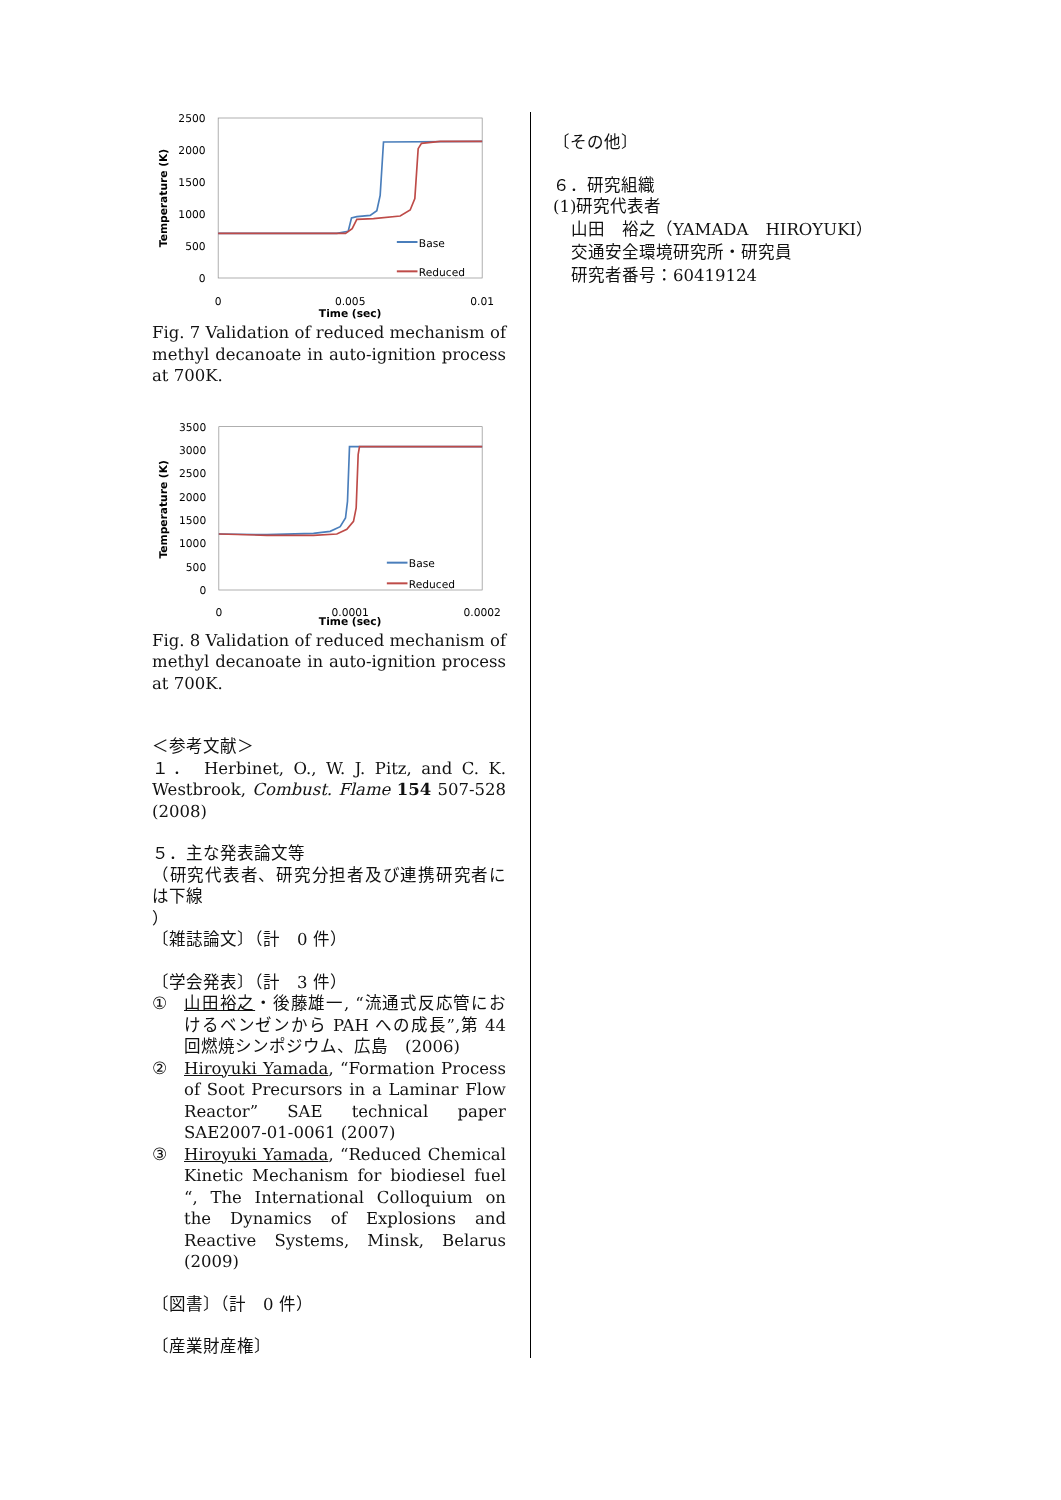2500
2000
1500
1000
500
0
0
0.005
0.01
Time (sec)
Temperature (K)
Base
Reduced
Fig. 7 Validation of reduced mechanism of methyl decanoate in auto-ignition process at 700K.
3500
3000
2500
2000
1500
1000
500
0
0
0.0001
0.0002
Time (sec)
Temperature (K)
Base
Reduced
Fig. 8 Validation of reduced mechanism of methyl decanoate in auto-ignition process at 700K.
＜参考文献＞
１． Herbinet, O., W. J. Pitz, and C. K. Westbrook, Combust. Flame 154 507-528 (2008)
５．主な発表論文等
（研究代表者、研究分担者及び連携研究者には下線
）
〔雑誌論文〕（計　0 件）
〔学会発表〕（計　3 件）
① 山田裕之・後藤雄一, “流通式反応管におけるベンゼンから PAH への成長”,第 44 回燃焼シンポジウム、広島　(2006)
② Hiroyuki Yamada, “Formation Process of Soot Precursors in a Laminar Flow Reactor” SAE technical paper SAE2007-01-0061 (2007)
③ Hiroyuki Yamada, “Reduced Chemical Kinetic Mechanism for biodiesel fuel “, The International Colloquium on the Dynamics of Explosions and Reactive Systems, Minsk, Belarus (2009)
〔図書〕（計　0 件）
〔産業財産権〕
〔その他〕
６．研究組織
(1)研究代表者
山田　裕之（YAMADA　HIROYUKI）
交通安全環境研究所・研究員
研究者番号：60419124